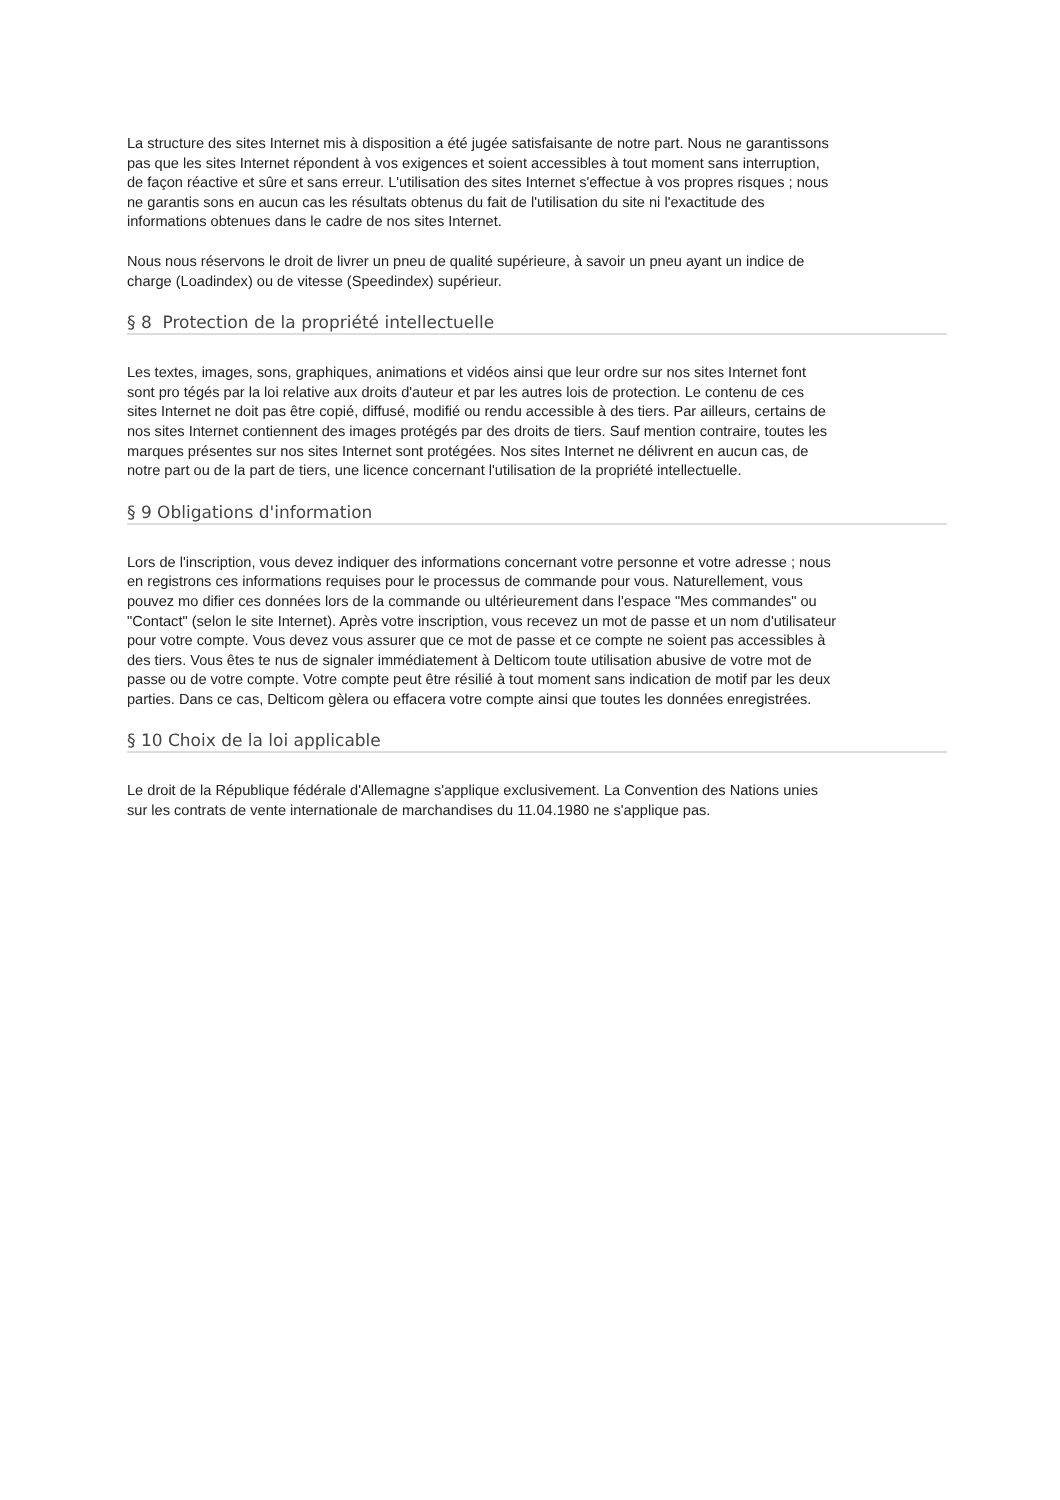La structure des sites Internet mis à disposition a été jugée satisfaisante de notre part. Nous ne garantissons pas que les sites Internet répondent à vos exigences et soient accessibles à tout moment sans interruption, de façon réactive et sûre et sans erreur. L'utilisation des sites Internet s'effectue à vos propres risques ; nous ne garantis sons en aucun cas les résultats obtenus du fait de l'utilisation du site ni l'exactitude des informations obtenues dans le cadre de nos sites Internet.
Nous nous réservons le droit de livrer un pneu de qualité supérieure, à savoir un pneu ayant un indice de charge (Loadindex) ou de vitesse (Speedindex) supérieur.
§ 8 Protection de la propriété intellectuelle
Les textes, images, sons, graphiques, animations et vidéos ainsi que leur ordre sur nos sites Internet font sont pro tégés par la loi relative aux droits d'auteur et par les autres lois de protection. Le contenu de ces sites Internet ne doit pas être copié, diffusé, modifié ou rendu accessible à des tiers. Par ailleurs, certains de nos sites Internet contiennent des images protégés par des droits de tiers. Sauf mention contraire, toutes les marques présentes sur nos sites Internet sont protégées. Nos sites Internet ne délivrent en aucun cas, de notre part ou de la part de tiers, une licence concernant l'utilisation de la propriété intellectuelle.
§ 9 Obligations d'information
Lors de l'inscription, vous devez indiquer des informations concernant votre personne et votre adresse ; nous en registrons ces informations requises pour le processus de commande pour vous. Naturellement, vous pouvez mo difier ces données lors de la commande ou ultérieurement dans l'espace "Mes commandes" ou "Contact" (selon le site Internet). Après votre inscription, vous recevez un mot de passe et un nom d'utilisateur pour votre compte. Vous devez vous assurer que ce mot de passe et ce compte ne soient pas accessibles à des tiers. Vous êtes te nus de signaler immédiatement à Delticom toute utilisation abusive de votre mot de passe ou de votre compte. Votre compte peut être résilié à tout moment sans indication de motif par les deux parties. Dans ce cas, Delticom gèlera ou effacera votre compte ainsi que toutes les données enregistrées.
§ 10 Choix de la loi applicable
Le droit de la République fédérale d'Allemagne s'applique exclusivement. La Convention des Nations unies sur les contrats de vente internationale de marchandises du 11.04.1980 ne s'applique pas.